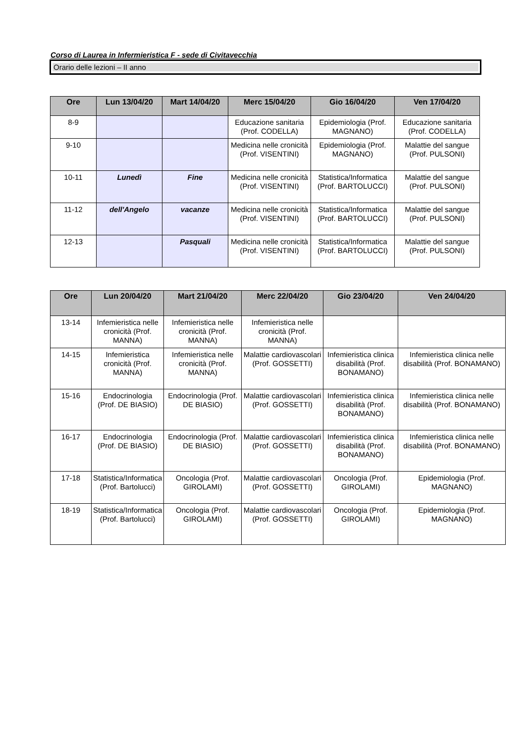Corso di Laurea in Infermieristica F - sede di Civitavecchia
Orario delle lezioni – II anno
| Ore | Lun 13/04/20 | Mart 14/04/20 | Merc 15/04/20 | Gio 16/04/20 | Ven 17/04/20 |
| --- | --- | --- | --- | --- | --- |
| 8-9 | | | Educazione sanitaria (Prof. CODELLA) | Epidemiologia (Prof. MAGNANO) | Educazione sanitaria (Prof. CODELLA) |
| 9-10 | | | Medicina nelle cronicità (Prof. VISENTINI) | Epidemiologia (Prof. MAGNANO) | Malattie del sangue (Prof. PULSONI) |
| 10-11 | Lunedì | Fine | Medicina nelle cronicità (Prof. VISENTINI) | Statistica/Informatica (Prof. BARTOLUCCI) | Malattie del sangue (Prof. PULSONI) |
| 11-12 | dell'Angelo | vacanze | Medicina nelle cronicità (Prof. VISENTINI) | Statistica/Informatica (Prof. BARTOLUCCI) | Malattie del sangue (Prof. PULSONI) |
| 12-13 | | Pasquali | Medicina nelle cronicità (Prof. VISENTINI) | Statistica/Informatica (Prof. BARTOLUCCI) | Malattie del sangue (Prof. PULSONI) |
| Ore | Lun 20/04/20 | Mart 21/04/20 | Merc 22/04/20 | Gio 23/04/20 | Ven 24/04/20 |
| --- | --- | --- | --- | --- | --- |
| 13-14 | Infemieristica nelle cronicità (Prof. MANNA) | Infemieristica nelle cronicità (Prof. MANNA) | Infemieristica nelle cronicità (Prof. MANNA) | | |
| 14-15 | Infemieristica cronicità (Prof. MANNA) | Infemieristica nelle cronicità (Prof. MANNA) | Malattie cardiovascolari (Prof. GOSSETTI) | Infemieristica clinica disabilità (Prof. BONAMANO) | Infemieristica clinica nelle disabilità (Prof. BONAMANO) |
| 15-16 | Endocrinologia (Prof. DE BIASIO) | Endocrinologia (Prof. DE BIASIO) | Malattie cardiovascolari (Prof. GOSSETTI) | Infemieristica clinica disabilità (Prof. BONAMANO) | Infemieristica clinica nelle disabilità (Prof. BONAMANO) |
| 16-17 | Endocrinologia (Prof. DE BIASIO) | Endocrinologia (Prof. DE BIASIO) | Malattie cardiovascolari (Prof. GOSSETTI) | Infemieristica clinica disabilità (Prof. BONAMANO) | Infemieristica clinica nelle disabilità (Prof. BONAMANO) |
| 17-18 | Statistica/Informatica (Prof. Bartolucci) | Oncologia (Prof. GIROLAMI) | Malattie cardiovascolari (Prof. GOSSETTI) | Oncologia (Prof. GIROLAMI) | Epidemiologia (Prof. MAGNANO) |
| 18-19 | Statistica/Informatica (Prof. Bartolucci) | Oncologia (Prof. GIROLAMI) | Malattie cardiovascolari (Prof. GOSSETTI) | Oncologia (Prof. GIROLAMI) | Epidemiologia (Prof. MAGNANO) |